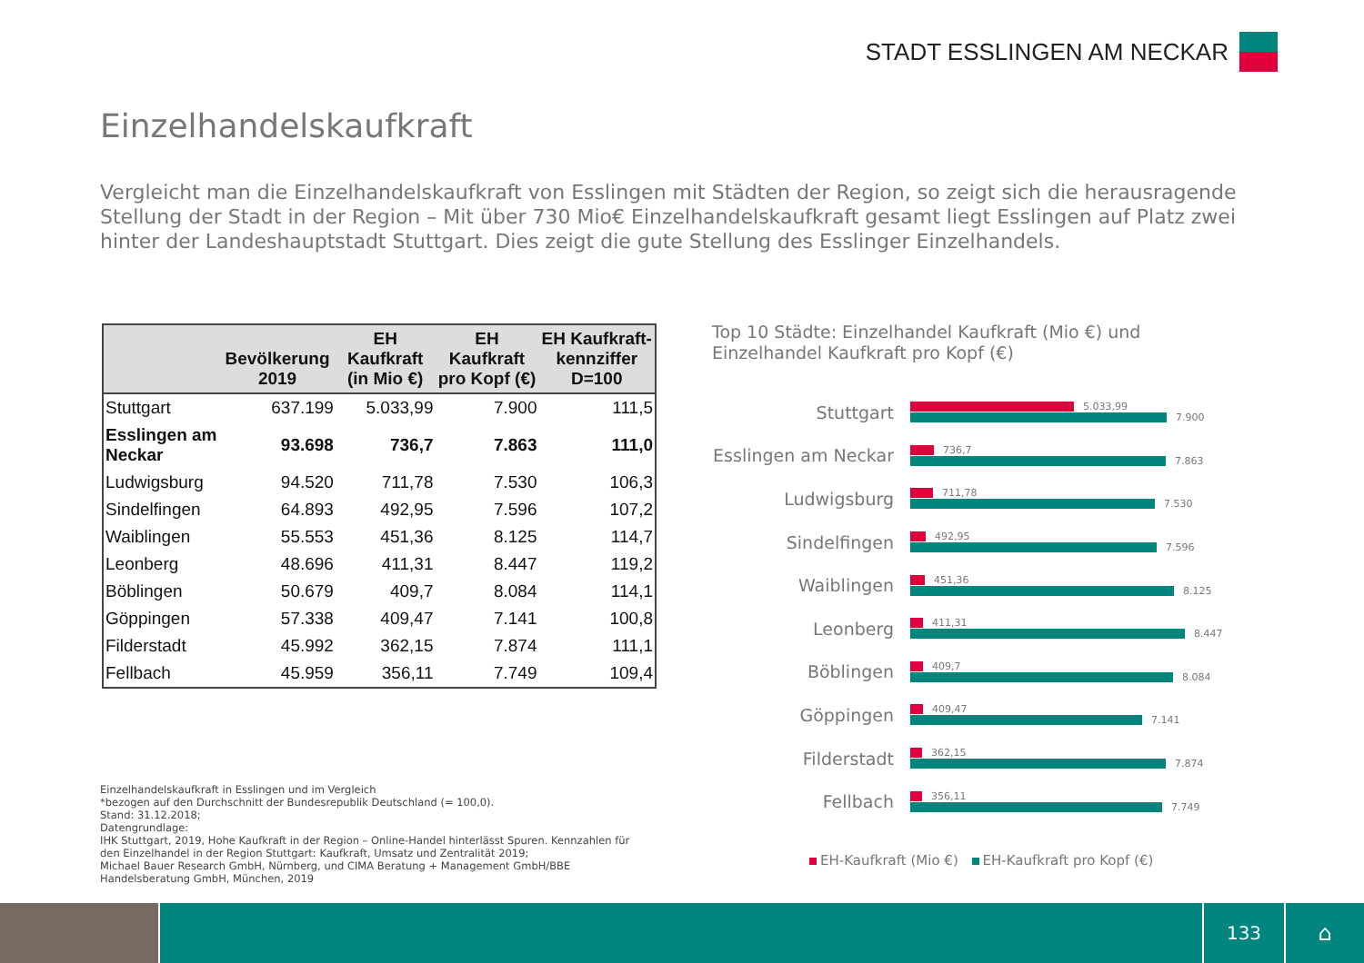STADT ESSLINGEN AM NECKAR
Einzelhandelskaufkraft
Vergleicht man die Einzelhandelskaufkraft von Esslingen mit Städten der Region, so zeigt sich die herausragende Stellung der Stadt in der Region – Mit über 730 Mio€ Einzelhandelskaufkraft gesamt liegt Esslingen auf Platz zwei hinter der Landeshauptstadt Stuttgart. Dies zeigt die gute Stellung des Esslinger Einzelhandels.
| | Bevölkerung 2019 | EH Kaufkraft (in Mio €) | EH Kaufkraft pro Kopf (€) | EH Kaufkraft-kennziffer D=100 |
| --- | --- | --- | --- | --- |
| Stuttgart | 637.199 | 5.033,99 | 7.900 | 111,5 |
| Esslingen am Neckar | 93.698 | 736,7 | 7.863 | 111,0 |
| Ludwigsburg | 94.520 | 711,78 | 7.530 | 106,3 |
| Sindelfingen | 64.893 | 492,95 | 7.596 | 107,2 |
| Waiblingen | 55.553 | 451,36 | 8.125 | 114,7 |
| Leonberg | 48.696 | 411,31 | 8.447 | 119,2 |
| Böblingen | 50.679 | 409,7 | 8.084 | 114,1 |
| Göppingen | 57.338 | 409,47 | 7.141 | 100,8 |
| Filderstadt | 45.992 | 362,15 | 7.874 | 111,1 |
| Fellbach | 45.959 | 356,11 | 7.749 | 109,4 |
Top 10 Städte: Einzelhandel Kaufkraft (Mio €) und
Einzelhandel Kaufkraft pro Kopf (€)
Stuttgart
5.033,99
7.900
Esslingen am Neckar
736,7
7.863
Ludwigsburg
711,78
7.530
Sindelfingen
492,95
7.596
Waiblingen
451,36
8.125
Leonberg
411,31
8.447
Böblingen
409,7
8.084
Göppingen
409,47
7.141
Filderstadt
362,15
7.874
Fellbach
356,11
7.749
EH-Kaufkraft (Mio €) EH-Kaufkraft pro Kopf (€)
Einzelhandelskaufkraft in Esslingen und im Vergleich
*bezogen auf den Durchschnitt der Bundesrepublik Deutschland (= 100,0).
Stand: 31.12.2018;
Datengrundlage:
IHK Stuttgart, 2019, Hohe Kaufkraft in der Region – Online-Handel hinterlässt Spuren. Kennzahlen für
den Einzelhandel in der Region Stuttgart: Kaufkraft, Umsatz und Zentralität 2019;
Michael Bauer Research GmbH, Nürnberg, und CIMA Beratung + Management GmbH/BBE
Handelsberatung GmbH, München, 2019
133
⌂